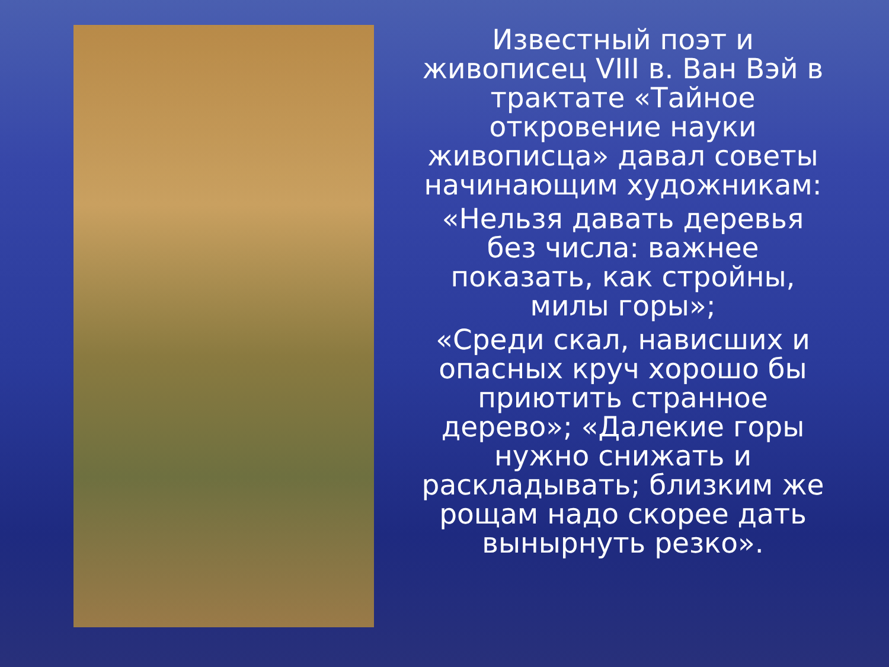Известный поэт и живописец VIII в. Ван Вэй в трактате «Тайное откровение науки живописца» давал советы начинающим художникам:
«Нельзя давать деревья без числа: важнее показать, как стройны, милы горы»;
«Среди скал, нависших и опасных круч хорошо бы приютить странное дерево»; «Далекие горы нужно снижать и раскладывать; близким же рощам надо скорее дать вынырнуть резко».